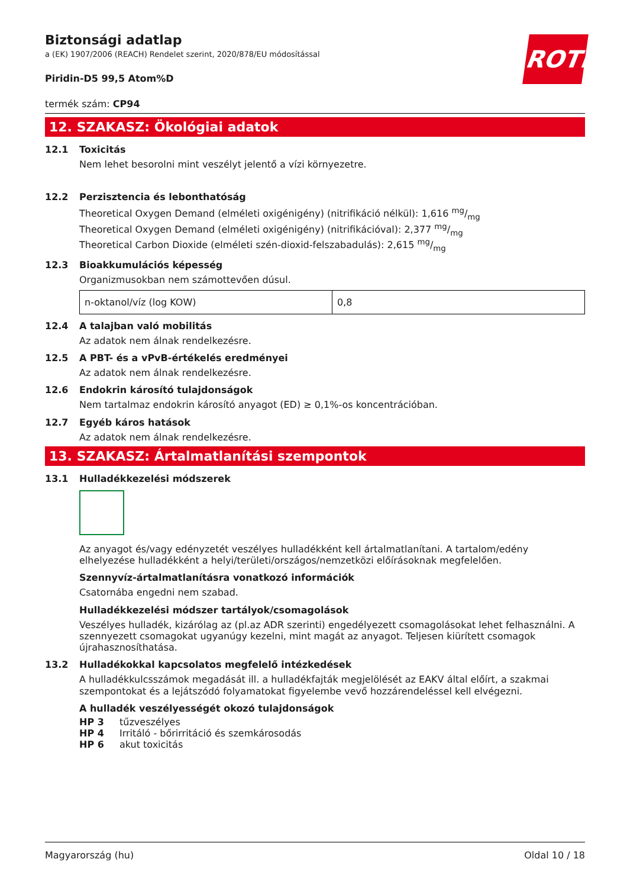ROTH
Biztonsági adatlap
a (EK) 1907/2006 (REACH) Rendelet szerint, 2020/878/EU módosítással
Piridin-D5 99,5 Atom%D
termék szám: CP94
12. SZAKASZ: Ökológiai adatok
12.1 Toxicitás
Nem lehet besorolni mint veszélyt jelentő a vízi környezetre.
12.2 Perzisztencia és lebonthatóság
Theoretical Oxygen Demand (elméleti oxigénigény) (nitrifikáció nélkül): 1,616 mg/mg
Theoretical Oxygen Demand (elméleti oxigénigény) (nitrifikációval): 2,377 mg/mg
Theoretical Carbon Dioxide (elméleti szén-dioxid-felszabadulás): 2,615 mg/mg
12.3 Bioakkumulációs képesség
Organizmusokban nem számottevően dúsul.
| n-oktanol/víz (log KOW) | 0,8 |
12.4 A talajban való mobilitás
Az adatok nem álnak rendelkezésre.
12.5 A PBT- és a vPvB-értékelés eredményei
Az adatok nem álnak rendelkezésre.
12.6 Endokrin károsító tulajdonságok
Nem tartalmaz endokrin károsító anyagot (ED) ≥ 0,1%-os koncentrációban.
12.7 Egyéb káros hatások
Az adatok nem álnak rendelkezésre.
13. SZAKASZ: Ártalmatlanítási szempontok
13.1 Hulladékkezelési módszerek
Az anyagot és/vagy edényzetét veszélyes hulladékként kell ártalmatlanítani. A tartalom/edény elhelyezése hulladékként a helyi/területi/országos/nemzetközi előírásoknak megfelelően.
Szennyvíz-ártalmatlanításra vonatkozó információk
Csatornába engedni nem szabad.
Hulladékkezelési módszer tartályok/csomagolások
Veszélyes hulladék, kizárólag az (pl.az ADR szerinti) engedélyezett csomagolásokat lehet felhasználni. A szennyezett csomagokat ugyanúgy kezelni, mint magát az anyagot. Teljesen kiürített csomagok újrahasznosíthatása.
13.2 Hulladékokkal kapcsolatos megfelelő intézkedések
A hulladékkulcsszámok megadását ill. a hulladékfajták megjelölését az EAKV által előírt, a szakmai szempontokat és a lejátszódó folyamatokat figyelembe vevő hozzárendeléssel kell elvégezni.
A hulladék veszélyességét okozó tulajdonságok
| HP 3 | tűzveszélyes |
| HP 4 | Irritáló - bőrirritáció és szemkárosodás |
| HP 6 | akut toxicitás |
Magyarország (hu) Oldal 10 / 18